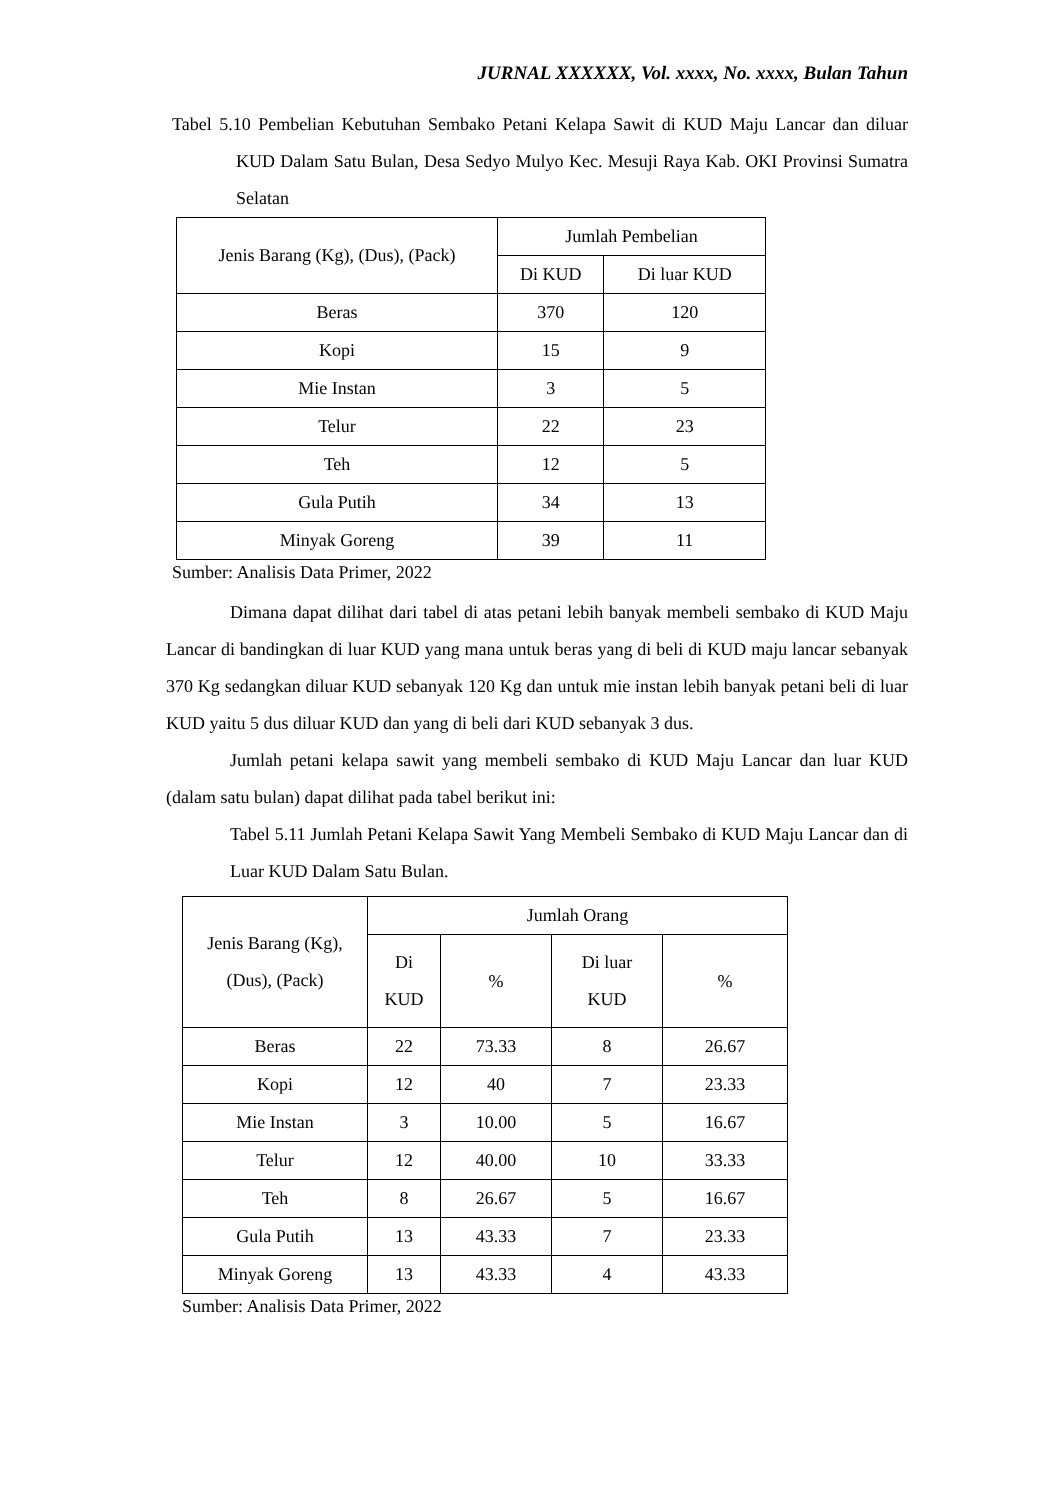JURNAL XXXXXX, Vol. xxxx, No. xxxx, Bulan Tahun
Tabel 5.10 Pembelian Kebutuhan Sembako Petani Kelapa Sawit di KUD Maju Lancar dan diluar KUD Dalam Satu Bulan, Desa Sedyo Mulyo Kec. Mesuji Raya Kab. OKI Provinsi Sumatra Selatan
| Jenis Barang (Kg), (Dus), (Pack) | Jumlah Pembelian | |
| --- | --- | --- |
| | Di KUD | Di luar KUD |
| Beras | 370 | 120 |
| Kopi | 15 | 9 |
| Mie Instan | 3 | 5 |
| Telur | 22 | 23 |
| Teh | 12 | 5 |
| Gula Putih | 34 | 13 |
| Minyak Goreng | 39 | 11 |
Sumber: Analisis Data Primer, 2022
Dimana dapat dilihat dari tabel di atas petani lebih banyak membeli sembako di KUD Maju Lancar di bandingkan di luar KUD yang mana untuk beras yang di beli di KUD maju lancar sebanyak 370 Kg sedangkan diluar KUD sebanyak 120 Kg dan untuk mie instan lebih banyak petani beli di luar KUD yaitu 5 dus diluar KUD dan yang di beli dari KUD sebanyak 3 dus.
Jumlah petani kelapa sawit yang membeli sembako di KUD Maju Lancar dan luar KUD (dalam satu bulan) dapat dilihat pada tabel berikut ini:
Tabel 5.11 Jumlah Petani Kelapa Sawit Yang Membeli Sembako di KUD Maju Lancar dan di Luar KUD Dalam Satu Bulan.
| Jenis Barang (Kg), (Dus), (Pack) | Jumlah Orang | | | |
| --- | --- | --- | --- | --- |
| | Di KUD | % | Di luar KUD | % |
| Beras | 22 | 73.33 | 8 | 26.67 |
| Kopi | 12 | 40 | 7 | 23.33 |
| Mie Instan | 3 | 10.00 | 5 | 16.67 |
| Telur | 12 | 40.00 | 10 | 33.33 |
| Teh | 8 | 26.67 | 5 | 16.67 |
| Gula Putih | 13 | 43.33 | 7 | 23.33 |
| Minyak Goreng | 13 | 43.33 | 4 | 43.33 |
Sumber: Analisis Data Primer, 2022